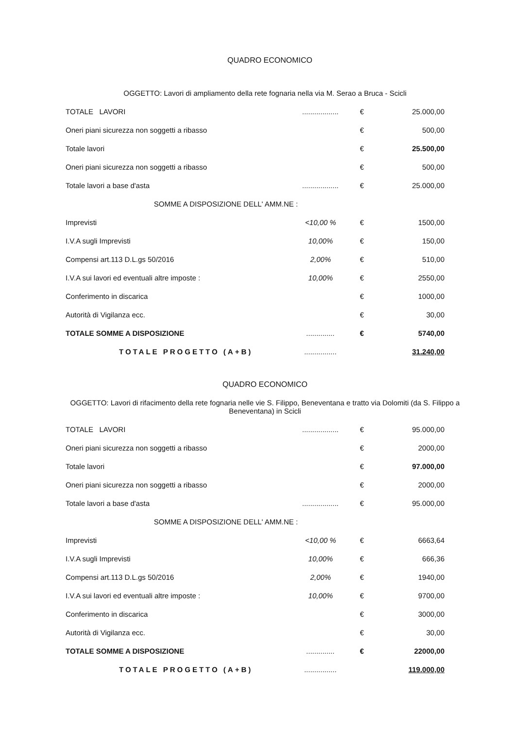QUADRO ECONOMICO
OGGETTO: Lavori di ampliamento della rete fognaria nella via M. Serao a Bruca - Scicli
| TOTALE LAVORI | .................. | € | 25.000,00 |
| Oneri piani sicurezza non soggetti a ribasso | | € | 500,00 |
| Totale lavori | | € | 25.500,00 |
| Oneri piani sicurezza non soggetti a ribasso | | € | 500,00 |
| Totale lavori a base d'asta | .................. | € | 25.000,00 |
| SOMME A DISPOSIZIONE DELL' AMM.NE : | | | |
| Imprevisti | <10,00 % | € | 1500,00 |
| I.V.A sugli Imprevisti | 10,00% | € | 150,00 |
| Compensi art.113 D.L.gs 50/2016 | 2,00% | € | 510,00 |
| I.V.A sui lavori ed eventuali altre imposte : | 10,00% | € | 2550,00 |
| Conferimento in discarica | | € | 1000,00 |
| Autorità di Vigilanza ecc. | | € | 30,00 |
| TOTALE SOMME A DISPOSIZIONE | .............. | € | 5740,00 |
| TOTALE PROGETTO (A+B) | ................ | | 31.240,00 |
QUADRO ECONOMICO
OGGETTO: Lavori di rifacimento della rete fognaria nelle vie S. Filippo, Beneventana e tratto via Dolomiti (da S. Filippo a Beneventana) in Scicli
| TOTALE LAVORI | .................. | € | 95.000,00 |
| Oneri piani sicurezza non soggetti a ribasso | | € | 2000,00 |
| Totale lavori | | € | 97.000,00 |
| Oneri piani sicurezza non soggetti a ribasso | | € | 2000,00 |
| Totale lavori a base d'asta | .................. | € | 95.000,00 |
| SOMME A DISPOSIZIONE DELL' AMM.NE : | | | |
| Imprevisti | <10,00 % | € | 6663,64 |
| I.V.A sugli Imprevisti | 10,00% | € | 666,36 |
| Compensi art.113 D.L.gs 50/2016 | 2,00% | € | 1940,00 |
| I.V.A sui lavori ed eventuali altre imposte : | 10,00% | € | 9700,00 |
| Conferimento in discarica | | € | 3000,00 |
| Autorità di Vigilanza ecc. | | € | 30,00 |
| TOTALE SOMME A DISPOSIZIONE | .............. | € | 22000,00 |
| TOTALE PROGETTO (A+B) | ................ | | 119.000,00 |